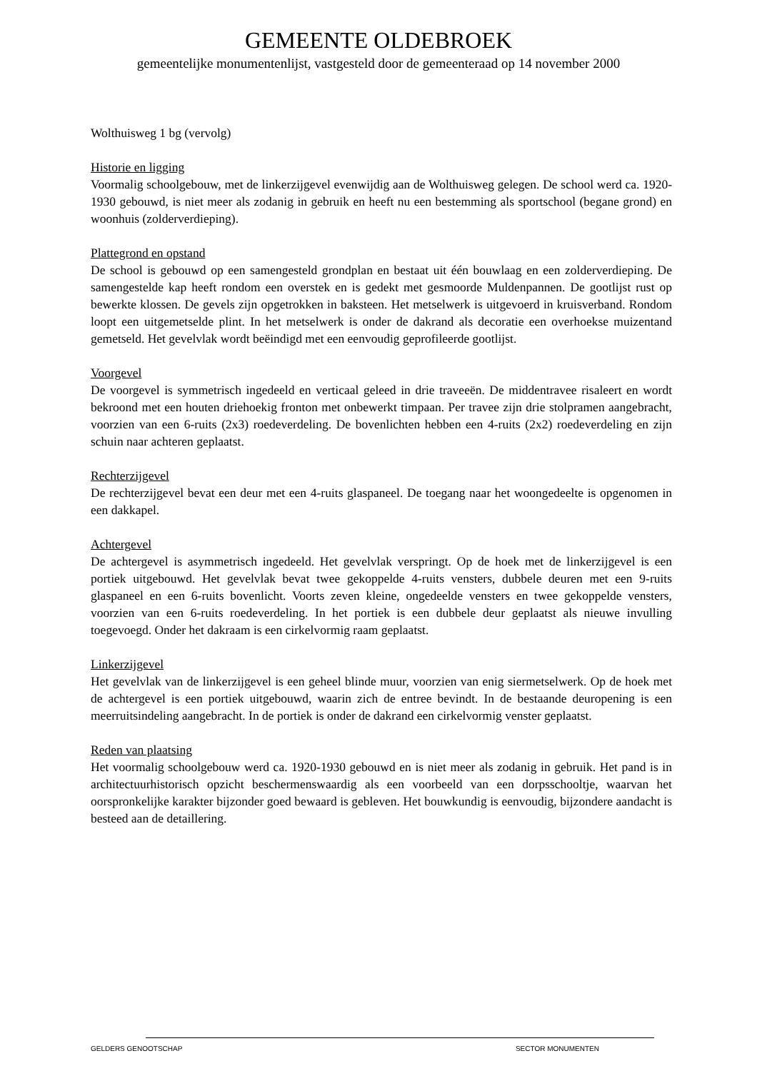GEMEENTE OLDEBROEK
gemeentelijke monumentenlijst, vastgesteld door de gemeenteraad op 14 november 2000
Wolthuisweg 1 bg (vervolg)
Historie en ligging
Voormalig schoolgebouw, met de linkerzijgevel evenwijdig aan de Wolthuisweg gelegen. De school werd ca. 1920-1930 gebouwd, is niet meer als zodanig in gebruik en heeft nu een bestemming als sportschool (begane grond) en woonhuis (zolderverdieping).
Plattegrond en opstand
De school is gebouwd op een samengesteld grondplan en bestaat uit één bouwlaag en een zolderverdieping. De samengestelde kap heeft rondom een overstek en is gedekt met gesmoorde Muldenpannen. De gootlijst rust op bewerkte klossen. De gevels zijn opgetrokken in baksteen. Het metselwerk is uitgevoerd in kruisverband. Rondom loopt een uitgemetselde plint. In het metselwerk is onder de dakrand als decoratie een overhoekse muizentand gemetseld. Het gevelvlak wordt beëindigd met een eenvoudig geprofileerde gootlijst.
Voorgevel
De voorgevel is symmetrisch ingedeeld en verticaal geleed in drie traveeën. De middentravee risaleert en wordt bekroond met een houten driehoekig fronton met onbewerkt timpaan. Per travee zijn drie stolpramen aangebracht, voorzien van een 6-ruits (2x3) roedeverdeling. De bovenlichten hebben een 4-ruits (2x2) roedeverdeling en zijn schuin naar achteren geplaatst.
Rechterzijgevel
De rechterzijgevel bevat een deur met een 4-ruits glaspaneel. De toegang naar het woongedeelte is opgenomen in een dakkapel.
Achtergevel
De achtergevel is asymmetrisch ingedeeld. Het gevelvlak verspringt. Op de hoek met de linkerzijgevel is een portiek uitgebouwd. Het gevelvlak bevat twee gekoppelde 4-ruits vensters, dubbele deuren met een 9-ruits glaspaneel en een 6-ruits bovenlicht. Voorts zeven kleine, ongedeelde vensters en twee gekoppelde vensters, voorzien van een 6-ruits roedeverdeling. In het portiek is een dubbele deur geplaatst als nieuwe invulling toegevoegd. Onder het dakraam is een cirkelvormig raam geplaatst.
Linkerzijgevel
Het gevelvlak van de linkerzijgevel is een geheel blinde muur, voorzien van enig siermetselwerk. Op de hoek met de achtergevel is een portiek uitgebouwd, waarin zich de entree bevindt. In de bestaande deuropening is een meerruitsindeling aangebracht. In de portiek is onder de dakrand een cirkelvormig venster geplaatst.
Reden van plaatsing
Het voormalig schoolgebouw werd ca. 1920-1930 gebouwd en is niet meer als zodanig in gebruik. Het pand is in architectuurhistorisch opzicht beschermenswaardig als een voorbeeld van een dorpsschooltje, waarvan het oorspronkelijke karakter bijzonder goed bewaard is gebleven. Het bouwkundig is eenvoudig, bijzondere aandacht is besteed aan de detaillering.
GELDERS GENOOTSCHAP SECTOR MONUMENTEN